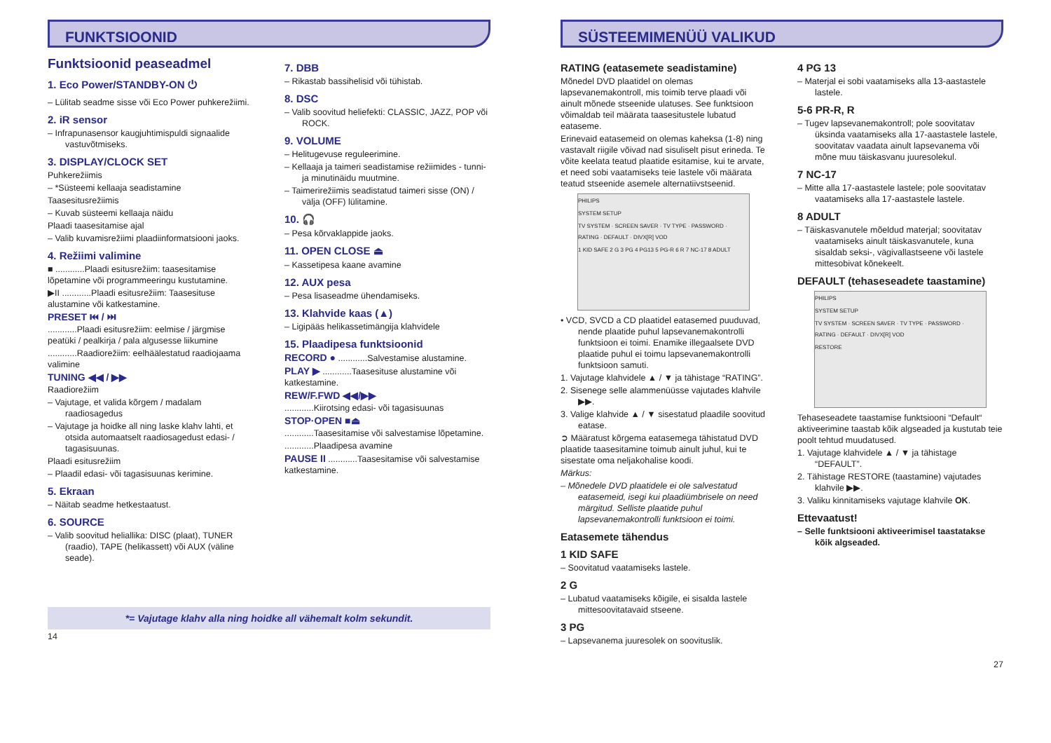FUNKTSIOONID
Funktsioonid peaseadmel
1. Eco Power/STANDBY-ON ⏻
– Lülitab seadme sisse või Eco Power puhkerežiimi.
2. iR sensor
– Infrapunasensor kaugjuhtimispuldi signaalide vastuvõtmiseks.
3. DISPLAY/CLOCK SET
Puhkerežiimis
– *Süsteemi kellaaja seadistamine
Taasesitusrežiimis
– Kuvab süsteemi kellaaja näidu
Plaadi taasesitamise ajal
– Valib kuvamisrežiimi plaadiinformatsiooni jaoks.
4. Režiimi valimine
■ ............Plaadi esitusrežiim: taasesitamise lõpetamine või programmeeringu kustutamine.
▶II ............Plaadi esitusrežiim: Taasesituse alustamine või katkestamine.
PRESET ⏮ / ⏭
............Plaadi esitusrežiim: eelmise / järgmise peatüki / pealkirja / pala algusesse liikumine
............Raadiorežiim: eelhäälestatud raadiojaama valimine
TUNING ◀◀ / ▶▶
Raadiorežiim
– Vajutage, et valida kõrgem / madalam raadiosagedus
– Vajutage ja hoidke all ning laske klahv lahti, et otsida automaatselt raadiosagedust edasi- / tagasisuunas.
Plaadi esitusrežiim
– Plaadil edasi- või tagasisuunas kerimine.
5. Ekraan
– Näitab seadme hetkestaatust.
6. SOURCE
– Valib soovitud heliallika: DISC (plaat), TUNER (raadio), TAPE (helikassett) või AUX (väline seade).
7. DBB
– Rikastab bassihelisid või tühistab.
8. DSC
– Valib soovitud heliefekti: CLASSIC, JAZZ, POP või ROCK.
9. VOLUME
– Helitugevuse reguleerimine.
– Kellaaja ja taimeri seadistamise režiimides - tunni- ja minutinäidu muutmine.
– Taimerirežiimis seadistatud taimeri sisse (ON) / välja (OFF) lülitamine.
10. 🎧
– Pesa kõrvaklappide jaoks.
11. OPEN CLOSE ⏏
– Kassetipesa kaane avamine
12. AUX pesa
– Pesa lisaseadme ühendamiseks.
13. Klahvide kaas (▲)
– Ligipääs helikassetimängija klahvidele
15. Plaadipesa funktsioonid
RECORD ● ............Salvestamise alustamine.
PLAY ▶ ............Taasesituse alustamine või katkestamine.
REW/F.FWD ◀◀/▶▶
............Kiirotsing edasi- või tagasisuunas
STOP·OPEN ■⏏
............Taasesitamise või salvestamise lõpetamine.
............Plaadipesa avamine
PAUSE II ............Taasesitamise või salvestamise katkestamine.
*= Vajutage klahv alla ning hoidke all vähemalt kolm sekundit.
14
SÜSTEEMIMENÜÜ VALIKUD
RATING (eatasemete seadistamine)
Mõnedel DVD plaatidel on olemas lapsevanemakontroll, mis toimib terve plaadi või ainult mõnede stseenide ulatuses. See funktsioon võimaldab teil määrata taasesitustele lubatud eataseme.
Erinevaid eatasemeid on olemas kaheksa (1-8) ning vastavalt riigile võivad nad sisuliselt pisut erineda. Te võite keelata teatud plaatide esitamise, kui te arvate, et need sobi vaatamiseks teie lastele või määrata teatud stseenide asemele alternatiivstseenid.
PHILIPS
SYSTEM SETUP
TV SYSTEM · SCREEN SAVER · TV TYPE · PASSWORD · RATING · DEFAULT · DIVX[R] VOD
1 KID SAFE 2 G 3 PG 4 PG13 5 PG-R 6 R 7 NC-17 8 ADULT
• VCD, SVCD a CD plaatidel eatasemed puuduvad, nende plaatide puhul lapsevanemakontrolli funktsioon ei toimi. Enamike illegaalsete DVD plaatide puhul ei toimu lapsevanemakontrolli funktsioon samuti.
1. Vajutage klahvidele ▲ / ▼ ja tähistage “RATING”.
2. Sisenege selle alammenüüsse vajutades klahvile ▶▶.
3. Valige klahvide ▲ / ▼ sisestatud plaadile soovitud eatase.
➲ Määratust kõrgema eatasemega tähistatud DVD plaatide taasesitamine toimub ainult juhul, kui te sisestate oma neljakohalise koodi.
Märkus:
– Mõnedele DVD plaatidele ei ole salvestatud eatasemeid, isegi kui plaadiümbrisele on need märgitud. Selliste plaatide puhul lapsevanemakontrolli funktsioon ei toimi.
Eatasemete tähendus
1 KID SAFE
– Soovitatud vaatamiseks lastele.
2 G
– Lubatud vaatamiseks kõigile, ei sisalda lastele mittesoovitatavaid stseene.
3 PG
– Lapsevanema juuresolek on soovituslik.
4 PG 13
– Materjal ei sobi vaatamiseks alla 13-aastastele lastele.
5-6 PR-R, R
– Tugev lapsevanemakontroll; pole soovitatav üksinda vaatamiseks alla 17-aastastele lastele, soovitatav vaadata ainult lapsevanema või mõne muu täiskasvanu juuresolekul.
7 NC-17
– Mitte alla 17-aastastele lastele; pole soovitatav vaatamiseks alla 17-aastastele lastele.
8 ADULT
– Täiskasvanutele mõeldud materjal; soovitatav vaatamiseks ainult täiskasvanutele, kuna sisaldab seksi-, vägivallastseene või lastele mittesobivat kõnekeelt.
DEFAULT (tehaseseadete taastamine)
PHILIPS
SYSTEM SETUP
TV SYSTEM · SCREEN SAVER · TV TYPE · PASSWORD · RATING · DEFAULT · DIVX[R] VOD
RESTORE
Tehaseseadete taastamise funktsiooni “Default“ aktiveerimine taastab kõik algseaded ja kustutab teie poolt tehtud muudatused.
1. Vajutage klahvidele ▲ / ▼ ja tähistage “DEFAULT”.
2. Tähistage RESTORE (taastamine) vajutades klahvile ▶▶.
3. Valiku kinnitamiseks vajutage klahvile OK.
Ettevaatust!
– Selle funktsiooni aktiveerimisel taastatakse kõik algseaded.
27